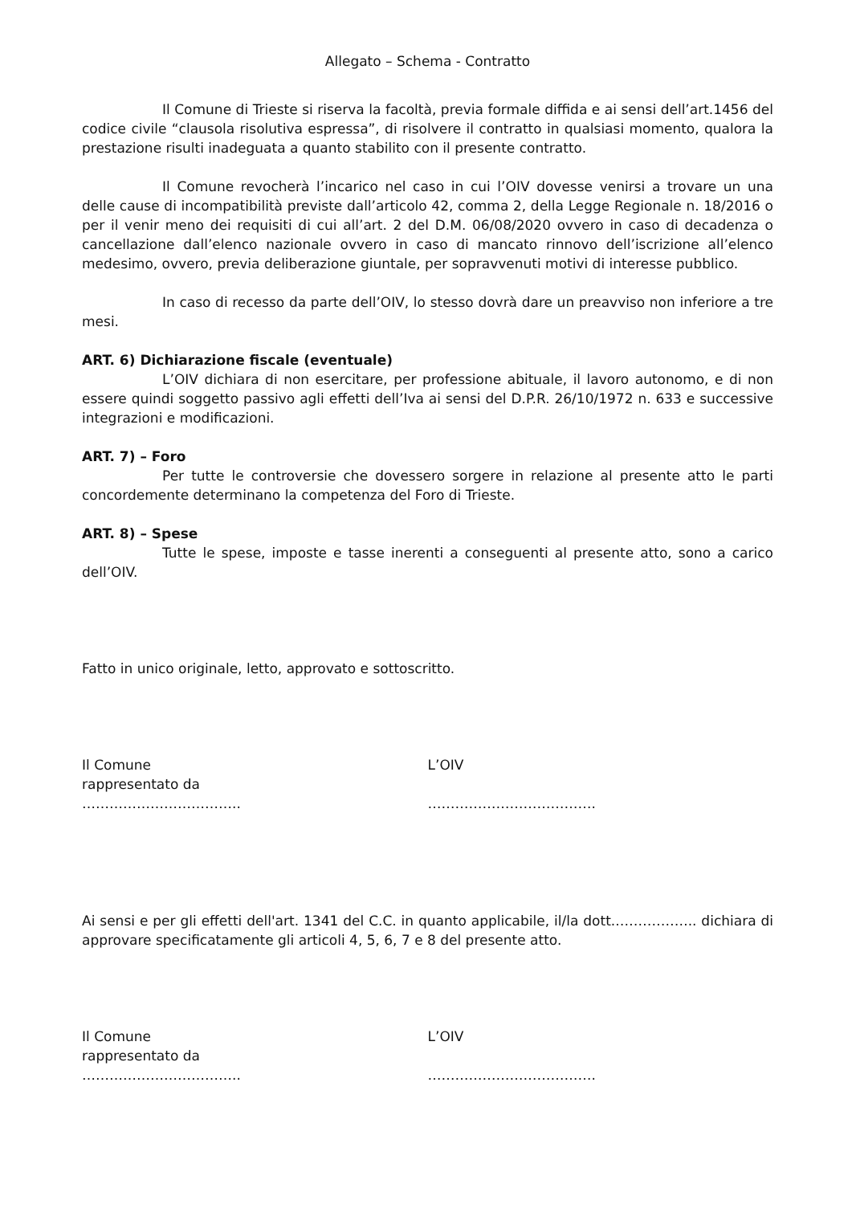Allegato – Schema - Contratto
Il Comune di Trieste si riserva la facoltà, previa formale diffida e ai sensi dell’art.1456 del codice civile “clausola risolutiva espressa”, di risolvere il contratto in qualsiasi momento, qualora la prestazione risulti inadeguata a quanto stabilito con il presente contratto.
Il Comune revocherà l’incarico nel caso in cui l’OIV dovesse venirsi a trovare un una delle cause di incompatibilità previste dall’articolo 42, comma 2, della Legge Regionale n. 18/2016 o per il venir meno dei requisiti di cui all’art. 2 del D.M. 06/08/2020 ovvero in caso di decadenza o cancellazione dall’elenco nazionale ovvero in caso di mancato rinnovo dell’iscrizione all’elenco medesimo, ovvero, previa deliberazione giuntale, per sopravvenuti motivi di interesse pubblico.
In caso di recesso da parte dell’OIV, lo stesso dovrà dare un preavviso non inferiore a tre mesi.
ART. 6) Dichiarazione fiscale (eventuale)
L’OIV dichiara di non esercitare, per professione abituale, il lavoro autonomo, e di non essere quindi soggetto passivo agli effetti dell’Iva ai sensi del D.P.R. 26/10/1972 n. 633 e successive integrazioni e modificazioni.
ART. 7) – Foro
Per tutte le controversie che dovessero sorgere in relazione al presente atto le parti concordemente determinano la competenza del Foro di Trieste.
ART. 8) – Spese
Tutte le spese, imposte e tasse inerenti a conseguenti al presente atto, sono a carico dell’OIV.
Fatto in unico originale, letto, approvato e sottoscritto.
Il Comune
rappresentato da
……………………………..
L’OIV
……………………………….
Ai sensi e per gli effetti dell'art. 1341 del C.C. in quanto applicabile, il/la dott..…………….. dichiara di approvare specificatamente gli articoli 4, 5, 6, 7 e 8 del presente atto.
Il Comune
rappresentato da
……………………………..
L’OIV
……………………………….